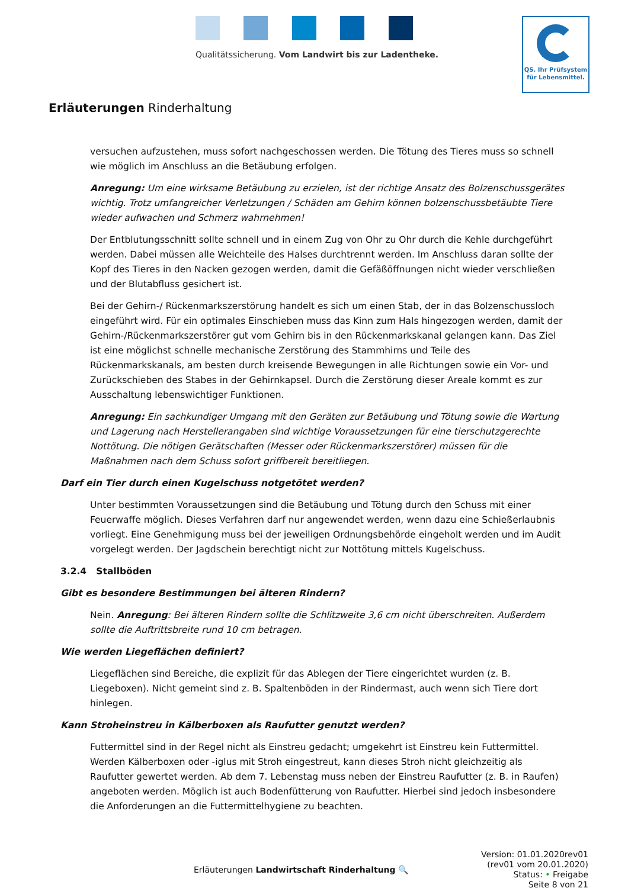Qualitätssicherung. Vom Landwirt bis zur Ladentheke.
QS. Ihr Prüfsystem
für Lebensmittel.
Erläuterungen Rinderhaltung
versuchen aufzustehen, muss sofort nachgeschossen werden. Die Tötung des Tieres muss so schnell wie möglich im Anschluss an die Betäubung erfolgen.
Anregung: Um eine wirksame Betäubung zu erzielen, ist der richtige Ansatz des Bolzenschussgerätes wichtig. Trotz umfangreicher Verletzungen / Schäden am Gehirn können bolzenschussbetäubte Tiere wieder aufwachen und Schmerz wahrnehmen!
Der Entblutungsschnitt sollte schnell und in einem Zug von Ohr zu Ohr durch die Kehle durchgeführt werden. Dabei müssen alle Weichteile des Halses durchtrennt werden. Im Anschluss daran sollte der Kopf des Tieres in den Nacken gezogen werden, damit die Gefäßöffnungen nicht wieder verschließen und der Blutabfluss gesichert ist.
Bei der Gehirn-/ Rückenmarkszerstörung handelt es sich um einen Stab, der in das Bolzenschussloch eingeführt wird. Für ein optimales Einschieben muss das Kinn zum Hals hingezogen werden, damit der Gehirn-/Rückenmarkszerstörer gut vom Gehirn bis in den Rückenmarkskanal gelangen kann. Das Ziel ist eine möglichst schnelle mechanische Zerstörung des Stammhirns und Teile des Rückenmarkskanals, am besten durch kreisende Bewegungen in alle Richtungen sowie ein Vor- und Zurückschieben des Stabes in der Gehirnkapsel. Durch die Zerstörung dieser Areale kommt es zur Ausschaltung lebenswichtiger Funktionen.
Anregung: Ein sachkundiger Umgang mit den Geräten zur Betäubung und Tötung sowie die Wartung und Lagerung nach Herstellerangaben sind wichtige Voraussetzungen für eine tierschutzgerechte Nottötung. Die nötigen Gerätschaften (Messer oder Rückenmarkszerstörer) müssen für die Maßnahmen nach dem Schuss sofort griffbereit bereitliegen.
Darf ein Tier durch einen Kugelschuss notgetötet werden?
Unter bestimmten Voraussetzungen sind die Betäubung und Tötung durch den Schuss mit einer Feuerwaffe möglich. Dieses Verfahren darf nur angewendet werden, wenn dazu eine Schießerlaubnis vorliegt. Eine Genehmigung muss bei der jeweiligen Ordnungsbehörde eingeholt werden und im Audit vorgelegt werden. Der Jagdschein berechtigt nicht zur Nottötung mittels Kugelschuss.
3.2.4 Stallböden
Gibt es besondere Bestimmungen bei älteren Rindern?
Nein. Anregung: Bei älteren Rindern sollte die Schlitzweite 3,6 cm nicht überschreiten. Außerdem sollte die Auftrittsbreite rund 10 cm betragen.
Wie werden Liegeflächen definiert?
Liegeflächen sind Bereiche, die explizit für das Ablegen der Tiere eingerichtet wurden (z. B. Liegeboxen). Nicht gemeint sind z. B. Spaltenböden in der Rindermast, auch wenn sich Tiere dort hinlegen.
Kann Stroheinstreu in Kälberboxen als Raufutter genutzt werden?
Futtermittel sind in der Regel nicht als Einstreu gedacht; umgekehrt ist Einstreu kein Futtermittel. Werden Kälberboxen oder -iglus mit Stroh eingestreut, kann dieses Stroh nicht gleichzeitig als Raufutter gewertet werden. Ab dem 7. Lebenstag muss neben der Einstreu Raufutter (z. B. in Raufen) angeboten werden. Möglich ist auch Bodenfütterung von Raufutter. Hierbei sind jedoch insbesondere die Anforderungen an die Futtermittelhygiene zu beachten.
Erläuterungen Landwirtschaft Rinderhaltung 🔍
Version: 01.01.2020rev01
(rev01 vom 20.01.2020)
Status: • Freigabe
Seite 8 von 21